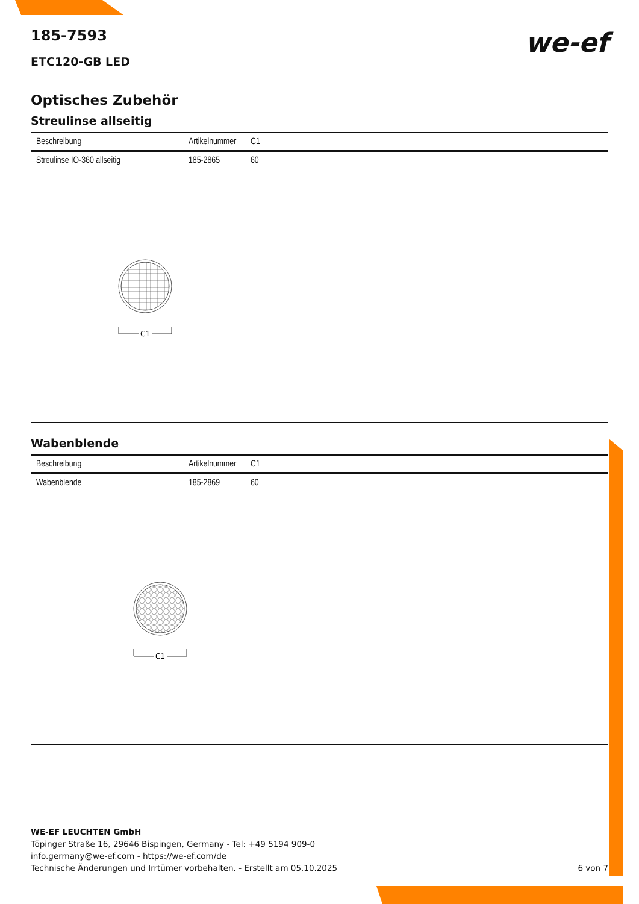we-ef
185-7593
ETC120-GB LED
Optisches Zubehör
Streulinse allseitig
| Beschreibung | Artikelnummer | C1 |
| --- | --- | --- |
| Streulinse IO-360 allseitig | 185-2865 | 60 |
C1
Wabenblende
| Beschreibung | Artikelnummer | C1 |
| --- | --- | --- |
| Wabenblende | 185-2869 | 60 |
C1
WE-EF LEUCHTEN GmbH
Töpinger Straße 16, 29646 Bispingen, Germany - Tel: +49 5194 909-0
info.germany@we-ef.com - https://we-ef.com/de
Technische Änderungen und Irrtümer vorbehalten. - Erstellt am 05.10.2025 6 von 7